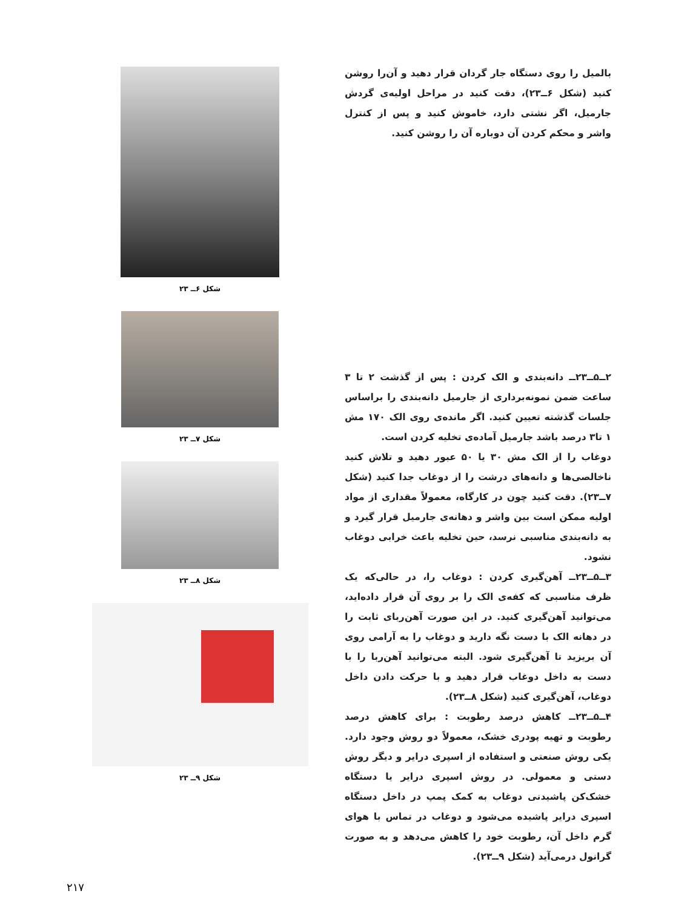بالمیل را روی دستگاه جار گردان قرار دهید و آن‌را روشن کنید (شکل ۶ــ۲۳)، دقت کنید در مراحل اولیه‌ی گردش جارمیل، اگر نشتی دارد، خاموش کنید و پس از کنترل واشر و محکم کردن آن دوباره آن را روشن کنید.
۲ــ۵ــ۲۳ــ دانه‌بندی و الک کردن : پس از گذشت ۲ تا ۳ ساعت ضمن نمونه‌برداری از جارمیل دانه‌بندی را براساس جلسات گذشته تعیین کنید. اگر مانده‌ی روی الک ۱۷۰ مش ۱ تا۳ درصد باشد جارمیل آماده‌ی تخلیه کردن است.
دوغاب را از الک مش ۳۰ یا ۵۰ عبور دهید و تلاش کنید ناخالصی‌ها و دانه‌های درشت را از دوغاب جدا کنید (شکل ۷ــ۲۳). دقت کنید چون در کارگاه، معمولاً مقداری از مواد اولیه ممکن است بین واشر و دهانه‌ی جارمیل قرار گیرد و به دانه‌بندی مناسبی نرسد، حین تخلیه باعث خرابی دوغاب نشود.
۳ــ۵ــ۲۳ــ آهن‌گیری کردن : دوغاب را، در حالی‌که یک ظرف مناسبی که کفه‌ی الک را بر روی آن قرار داده‌اید، می‌توانید آهن‌گیری کنید. در این صورت آهن‌ربای ثابت را در دهانه الک با دست نگه دارید و دوغاب را به آرامی روی آن بریزید تا آهن‌گیری شود. البته می‌توانید آهن‌ربا را با دست به داخل دوغاب قرار دهید و با حرکت دادن داخل دوغاب، آهن‌گیری کنید (شکل ۸ــ۲۳).
۴ــ۵ــ۲۳ــ کاهش درصد رطوبت : برای کاهش درصد رطوبت و تهیه پودری خشک، معمولاً دو روش وجود دارد. یکی روش صنعتی و استفاده از اسپری درایر و دیگر روش دستی و معمولی. در روش اسپری درایر یا دستگاه خشک‌کن پاشیدنی دوغاب به کمک پمپ در داخل دستگاه اسپری درایر پاشیده می‌شود و دوغاب در تماس با هوای گرم داخل آن، رطوبت خود را کاهش می‌دهد و به صورت گرانول درمی‌آید (شکل ۹ــ۲۳).
شکل ۶ــ ۲۳
شکل ۷ــ ۲۳
شکل ۸ــ ۲۳
شکل ۹ــ ۲۳
۲۱۷